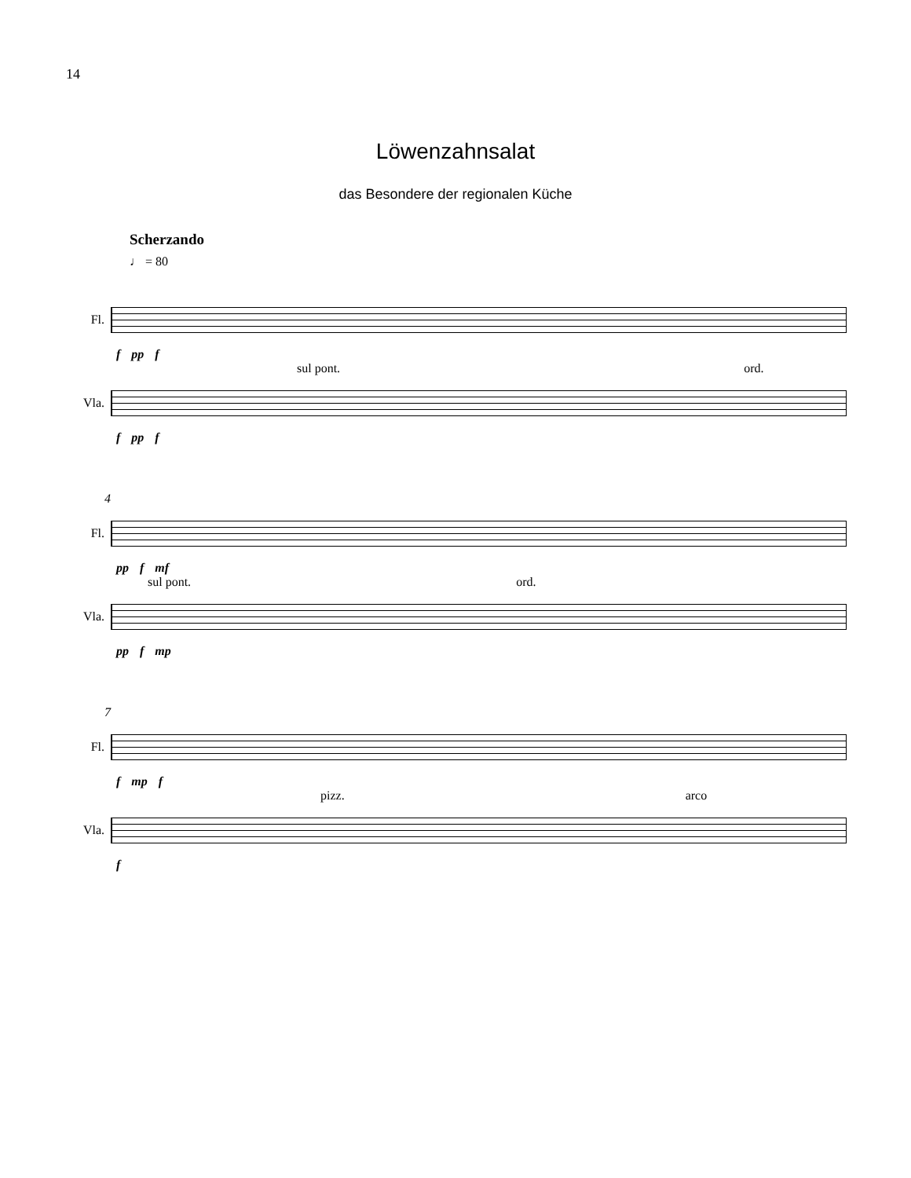14
Löwenzahnsalat
das Besondere der regionalen Küche
Scherzando
♩ = 80
Fl.
f pp f
sul pont. ord.
Vla.
f pp f
4
Fl.
pp f mf
sul pont. ord.
Vla.
pp f mp
7
Fl.
f mp f
pizz. arco
Vla.
f